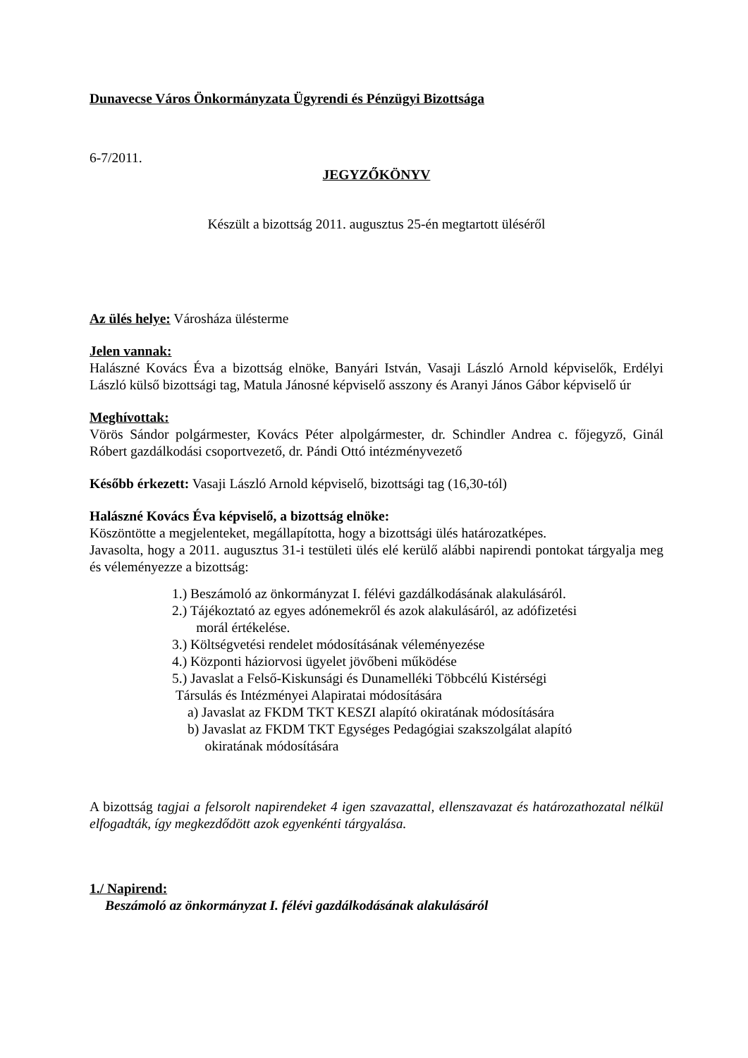Dunavecse Város Önkormányzata Ügyrendi és Pénzügyi Bizottsága
6-7/2011.
JEGYZŐKÖNYV
Készült a bizottság 2011. augusztus 25-én megtartott üléséről
Az ülés helye: Városháza ülésterme
Jelen vannak:
Halászné Kovács Éva a bizottság elnöke, Banyári István, Vasaji László Arnold képviselők, Erdélyi László külső bizottsági tag, Matula Jánosné képviselő asszony és Aranyi János Gábor képviselő úr
Meghívottak:
Vörös Sándor polgármester, Kovács Péter alpolgármester, dr. Schindler Andrea c. főjegyző, Ginál Róbert gazdálkodási csoportvezető, dr. Pándi Ottó intézményvezető
Később érkezett: Vasaji László Arnold képviselő, bizottsági tag (16,30-tól)
Halászné Kovács Éva képviselő, a bizottság elnöke:
Köszöntötte a megjelenteket, megállapította, hogy a bizottsági ülés határozatképes.
Javasolta, hogy a 2011. augusztus 31-i testületi ülés elé kerülő alábbi napirendi pontokat tárgyalja meg és véleményezze a bizottság:
1.) Beszámoló az önkormányzat I. félévi gazdálkodásának alakulásáról.
2.) Tájékoztató az egyes adónemekről és azok alakulásáról, az adófizetési
morál értékelése.
3.) Költségvetési rendelet módosításának véleményezése
4.) Központi háziorvosi ügyelet jövőbeni működése
5.) Javaslat a Felső-Kiskunsági és Dunamelléki Többcélú Kistérségi
Társulás és Intézményei Alapiratai módosítására
a) Javaslat az FKDM TKT KESZI alapító okiratának módosítására
b) Javaslat az FKDM TKT Egységes Pedagógiai szakszolgálat alapító
okiratának módosítására
A bizottság tagjai a felsorolt napirendeket 4 igen szavazattal, ellenszavazat és határozathozatal nélkül elfogadták, így megkezdődött azok egyenkénti tárgyalása.
1./ Napirend:
Beszámoló az önkormányzat I. félévi gazdálkodásának alakulásáról